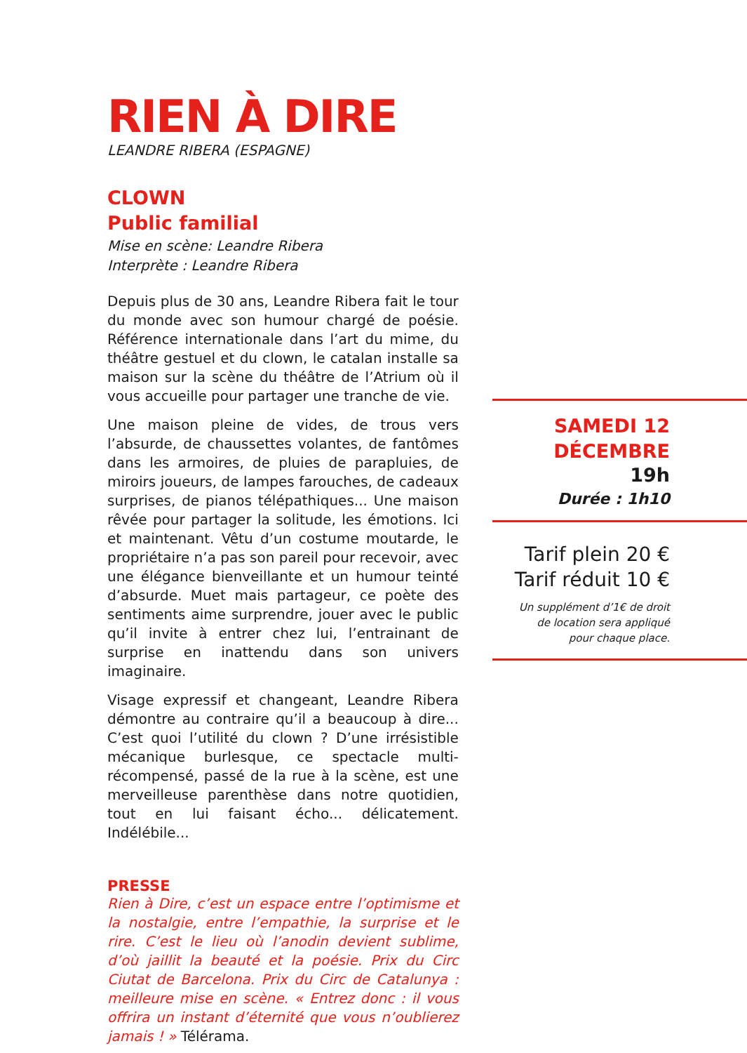RIEN À DIRE
LEANDRE RIBERA (ESPAGNE)
CLOWN
Public familial
Mise en scène: Leandre Ribera
Interprète : Leandre Ribera
Depuis plus de 30 ans, Leandre Ribera fait le tour du monde avec son humour chargé de poésie. Référence internationale dans l’art du mime, du théâtre gestuel et du clown, le catalan installe sa maison sur la scène du théâtre de l’Atrium où il vous accueille pour partager une tranche de vie.
Une maison pleine de vides, de trous vers l’absurde, de chaussettes volantes, de fantômes dans les armoires, de pluies de parapluies, de miroirs joueurs, de lampes farouches, de cadeaux surprises, de pianos télépathiques... Une maison rêvée pour partager la solitude, les émotions. Ici et maintenant. Vêtu d’un costume moutarde, le propriétaire n’a pas son pareil pour recevoir, avec une élégance bienveillante et un humour teinté d’absurde. Muet mais partageur, ce poète des sentiments aime surprendre, jouer avec le public qu’il invite à entrer chez lui, l’entrainant de surprise en inattendu dans son univers imaginaire.
Visage expressif et changeant, Leandre Ribera démontre au contraire qu’il a beaucoup à dire... C’est quoi l’utilité du clown ? D’une irrésistible mécanique burlesque, ce spectacle multi-récompensé, passé de la rue à la scène, est une merveilleuse parenthèse dans notre quotidien, tout en lui faisant écho... délicatement. Indélébile...
PRESSE
Rien à Dire, c’est un espace entre l’optimisme et la nostalgie, entre l’empathie, la surprise et le rire. C’est le lieu où l’anodin devient sublime, d’où jaillit la beauté et la poésie. Prix du Circ Ciutat de Barcelona. Prix du Circ de Catalunya : meilleure mise en scène. « Entrez donc : il vous offrira un instant d’éternité que vous n’oublierez jamais ! » Télérama.
SAMEDI 12
DÉCEMBRE
19h
Durée : 1h10
Tarif plein 20 €
Tarif réduit 10 €
Un supplément d’1€ de droit
de location sera appliqué
pour chaque place.